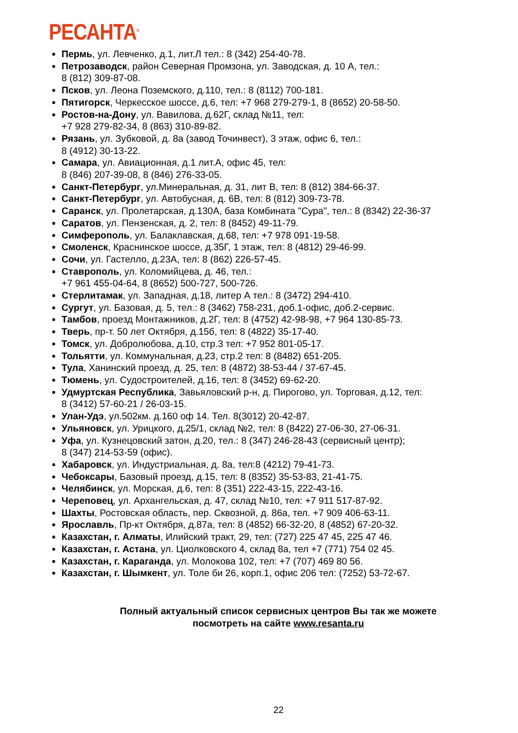РЕСАНТА<sup>®</sup>
Пермь, ул. Левченко, д.1, лит.Л тел.: 8 (342) 254-40-78.
Петрозаводск, район Северная Промзона, ул. Заводская, д. 10 А, тел.:
8 (812) 309-87-08.
Псков, ул. Леона Поземского, д.110, тел.: 8 (8112) 700-181.
Пятигорск, Черкесское шоссе, д.6, тел: +7 968 279-279-1, 8 (8652) 20-58-50.
Ростов-на-Дону, ул. Вавилова, д.62Г, склад №11, тел:
+7 928 279-82-34, 8 (863) 310-89-82.
Рязань, ул. Зубковой, д. 8а (завод Точинвест), 3 этаж, офис 6, тел.:
8 (4912) 30-13-22.
Самара, ул. Авиационная, д.1 лит.А, офис 45, тел:
8 (846) 207-39-08, 8 (846) 276-33-05.
Санкт-Петербург, ул.Минеральная, д. 31, лит В, тел: 8 (812) 384-66-37.
Санкт-Петербург, ул. Автобусная, д. 6В, тел: 8 (812) 309-73-78.
Саранск, ул. Пролетарская, д.130А, база Комбината "Сура", тел.: 8 (8342) 22-36-37
Саратов, ул. Пензенская, д. 2, тел: 8 (8452) 49-11-79.
Симферополь, ул. Балаклавская, д.68, тел: +7 978 091-19-58.
Смоленск, Краснинское шоссе, д.35Г, 1 этаж, тел: 8 (4812) 29-46-99.
Сочи, ул. Гастелло, д.23А, тел: 8 (862) 226-57-45.
Ставрополь, ул. Коломийцева, д. 46, тел.:
+7 961 455-04-64, 8 (8652) 500-727, 500-726.
Стерлитамак, ул. Западная, д.18, литер А тел.: 8 (3472) 294-410.
Сургут, ул. Базовая, д. 5, тел.: 8 (3462) 758-231, доб.1-офис, доб.2-сервис.
Тамбов, проезд Монтажников, д.2Г, тел: 8 (4752) 42-98-98, +7 964 130-85-73.
Тверь, пр-т. 50 лет Октября, д.15б, тел: 8 (4822) 35-17-40.
Томск, ул. Добролюбова, д.10, стр.3 тел: +7 952 801-05-17.
Тольятти, ул. Коммунальная, д.23, стр.2 тел: 8 (8482) 651-205.
Тула, Ханинский проезд, д. 25, тел: 8 (4872) 38-53-44 / 37-67-45.
Тюмень, ул. Судостроителей, д.16, тел: 8 (3452) 69-62-20.
Удмуртская Республика, Завьяловский р-н, д. Пирогово, ул. Торговая, д.12, тел:
8 (3412) 57-60-21 / 26-03-15.
Улан-Удэ, ул.502км. д.160 оф 14. Тел. 8(3012) 20-42-87.
Ульяновск, ул. Урицкого, д.25/1, склад №2, тел: 8 (8422) 27-06-30, 27-06-31.
Уфа, ул. Кузнецовский затон, д.20, тел.: 8 (347) 246-28-43 (сервисный центр);
8 (347) 214-53-59 (офис).
Хабаровск, ул. Индустриальная, д. 8а, тел:8 (4212) 79-41-73.
Чебоксары, Базовый проезд, д.15, тел: 8 (8352) 35-53-83, 21-41-75.
Челябинск, ул. Морская, д.6, тел: 8 (351) 222-43-15, 222-43-16.
Череповец, ул. Архангельская, д. 47, склад №10, тел: +7 911 517-87-92.
Шахты, Ростовская область, пер. Сквозной, д. 86а, тел. +7 909 406-63-11.
Ярославль, Пр-кт Октября, д.87а, тел: 8 (4852) 66-32-20, 8 (4852) 67-20-32.
Казахстан, г. Алматы, Илийский тракт, 29, тел: (727) 225 47 45, 225 47 46.
Казахстан, г. Астана, ул. Циолковского 4, склад 8а, тел +7 (771) 754 02 45.
Казахстан, г. Караганда, ул. Молокова 102, тел: +7 (707) 469 80 56.
Казахстан, г. Шымкент, ул. Толе би 26, корп.1, офис 206 тел: (7252) 53-72-67.
Полный актуальный список сервисных центров Вы так же можете
посмотреть на сайте www.resanta.ru
22